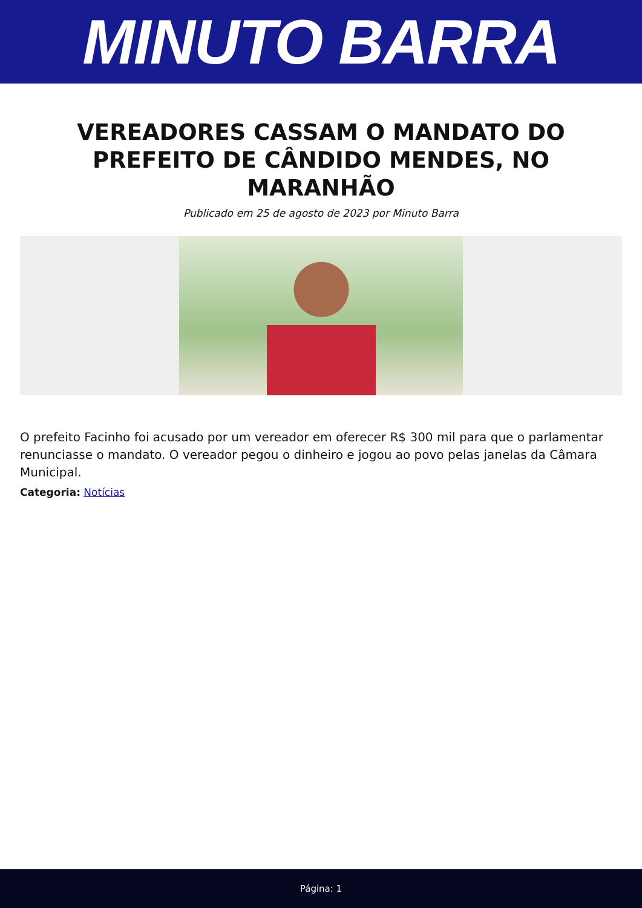MINUTO BARRA
VEREADORES CASSAM O MANDATO DO PREFEITO DE CÂNDIDO MENDES, NO MARANHÃO
Publicado em 25 de agosto de 2023 por Minuto Barra
O prefeito Facinho foi acusado por um vereador em oferecer R$ 300 mil para que o parlamentar renunciasse o mandato. O vereador pegou o dinheiro e jogou ao povo pelas janelas da Câmara Municipal.
Categoria: Notícias
Página: 1